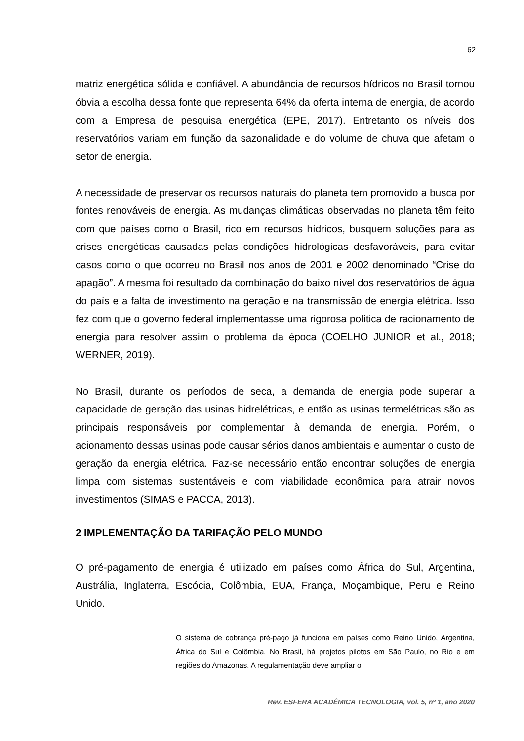62
matriz energética sólida e confiável. A abundância de recursos hídricos no Brasil tornou óbvia a escolha dessa fonte que representa 64% da oferta interna de energia, de acordo com a Empresa de pesquisa energética (EPE, 2017). Entretanto os níveis dos reservatórios variam em função da sazonalidade e do volume de chuva que afetam o setor de energia.
A necessidade de preservar os recursos naturais do planeta tem promovido a busca por fontes renováveis de energia. As mudanças climáticas observadas no planeta têm feito com que países como o Brasil, rico em recursos hídricos, busquem soluções para as crises energéticas causadas pelas condições hidrológicas desfavoráveis, para evitar casos como o que ocorreu no Brasil nos anos de 2001 e 2002 denominado “Crise do apagão”. A mesma foi resultado da combinação do baixo nível dos reservatórios de água do país e a falta de investimento na geração e na transmissão de energia elétrica. Isso fez com que o governo federal implementasse uma rigorosa política de racionamento de energia para resolver assim o problema da época (COELHO JUNIOR et al., 2018; WERNER, 2019).
No Brasil, durante os períodos de seca, a demanda de energia pode superar a capacidade de geração das usinas hidrelétricas, e então as usinas termelétricas são as principais responsáveis por complementar à demanda de energia. Porém, o acionamento dessas usinas pode causar sérios danos ambientais e aumentar o custo de geração da energia elétrica. Faz-se necessário então encontrar soluções de energia limpa com sistemas sustentáveis e com viabilidade econômica para atrair novos investimentos (SIMAS e PACCA, 2013).
2 IMPLEMENTAÇÃO DA TARIFAÇÃO PELO MUNDO
O pré-pagamento de energia é utilizado em países como África do Sul, Argentina, Austrália, Inglaterra, Escócia, Colômbia, EUA, França, Moçambique, Peru e Reino Unido.
O sistema de cobrança pré-pago já funciona em países como Reino Unido, Argentina, África do Sul e Colômbia. No Brasil, há projetos pilotos em São Paulo, no Rio e em regiões do Amazonas. A regulamentação deve ampliar o
Rev. ESFERA ACADÊMICA TECNOLOGIA, vol. 5, nº 1, ano 2020